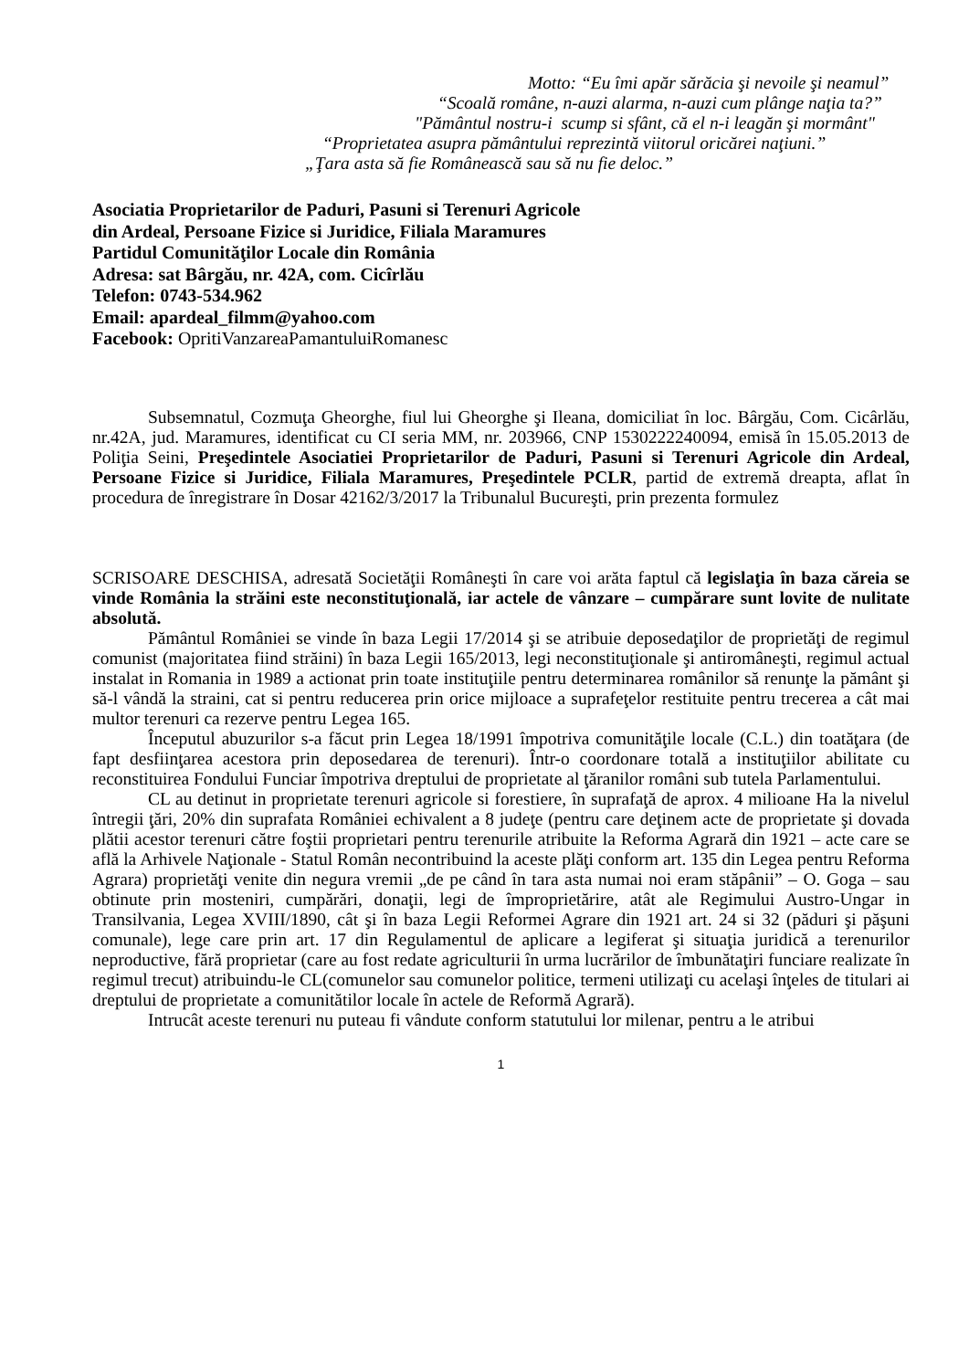Motto: “Eu îmi apăr sărăcia şi nevoile şi neamul”
“Scoală române, n-auzi alarma, n-auzi cum plânge naţia ta?”
"Pământul nostru-i scump si sfânt, că el n-i leagăn şi mormânt"
“Proprietatea asupra pământului reprezintă viitorul oricărei naţiuni.”
„Ţara asta să fie Românească sau să nu fie deloc.”
Asociatia Proprietarilor de Paduri, Pasuni si Terenuri Agricole
din Ardeal, Persoane Fizice si Juridice, Filiala Maramures
Partidul Comunităţilor Locale din România
Adresa: sat Bârgău, nr. 42A, com. Cicîrlău
Telefon: 0743-534.962
Email: apardeal_filmm@yahoo.com
Facebook: OpritiVanzareaPamantuluiRomanesc
Subsemnatul, Cozmuţa Gheorghe, fiul lui Gheorghe şi Ileana, domiciliat în loc. Bârgău, Com. Cicârlău, nr.42A, jud. Maramures, identificat cu CI seria MM, nr. 203966, CNP 1530222240094, emisă în 15.05.2013 de Poliţia Seini, Preşedintele Asociatiei Proprietarilor de Paduri, Pasuni si Terenuri Agricole din Ardeal, Persoane Fizice si Juridice, Filiala Maramures, Preşedintele PCLR, partid de extremă dreapta, aflat în procedura de înregistrare în Dosar 42162/3/2017 la Tribunalul Bucureşti, prin prezenta formulez
SCRISOARE DESCHISA, adresată Societăţii Româneşti în care voi arăta faptul că legislaţia în baza căreia se vinde România la străini este neconstituţională, iar actele de vânzare – cumpărare sunt lovite de nulitate absolută.
Pământul României se vinde în baza Legii 17/2014 şi se atribuie deposedaţilor de proprietăţi de regimul comunist (majoritatea fiind străini) în baza Legii 165/2013, legi neconstituţionale şi antiromâneşti, regimul actual instalat in Romania in 1989 a actionat prin toate instituţiile pentru determinarea românilor să renunţe la pământ şi să-l vândă la straini, cat si pentru reducerea prin orice mijloace a suprafeţelor restituite pentru trecerea a cât mai multor terenuri ca rezerve pentru Legea 165.
Începutul abuzurilor s-a făcut prin Legea 18/1991 împotriva comunităţile locale (C.L.) din toatăţara (de fapt desfiinţarea acestora prin deposedarea de terenuri). Într-o coordonare totală a instituţiilor abilitate cu reconstituirea Fondului Funciar împotriva dreptului de proprietate al ţăranilor români sub tutela Parlamentului.
CL au detinut in proprietate terenuri agricole si forestiere, în suprafaţă de aprox. 4 milioane Ha la nivelul întregii ţări, 20% din suprafata României echivalent a 8 judeţe (pentru care deţinem acte de proprietate şi dovada plătii acestor terenuri către foştii proprietari pentru terenurile atribuite la Reforma Agrară din 1921 – acte care se află la Arhivele Naţionale - Statul Român necontribuind la aceste plăţi conform art. 135 din Legea pentru Reforma Agrara) proprietăţi venite din negura vremii „de pe când în tara asta numai noi eram stăpânii” – O. Goga – sau obtinute prin mosteniri, cumpărări, donaţii, legi de împroprietărire, atât ale Regimului Austro-Ungar in Transilvania, Legea XVIII/1890, cât şi în baza Legii Reformei Agrare din 1921 art. 24 si 32 (păduri şi păşuni comunale), lege care prin art. 17 din Regulamentul de aplicare a legiferat şi situaţia juridică a terenurilor neproductive, fără proprietar (care au fost redate agriculturii în urma lucrărilor de îmbunătaţiri funciare realizate în regimul trecut) atribuindu-le CL(comunelor sau comunelor politice, termeni utilizaţi cu acelaşi înţeles de titulari ai dreptului de proprietate a comunitătilor locale în actele de Reformă Agrară).
Intrucât aceste terenuri nu puteau fi vândute conform statutului lor milenar, pentru a le atribui
1